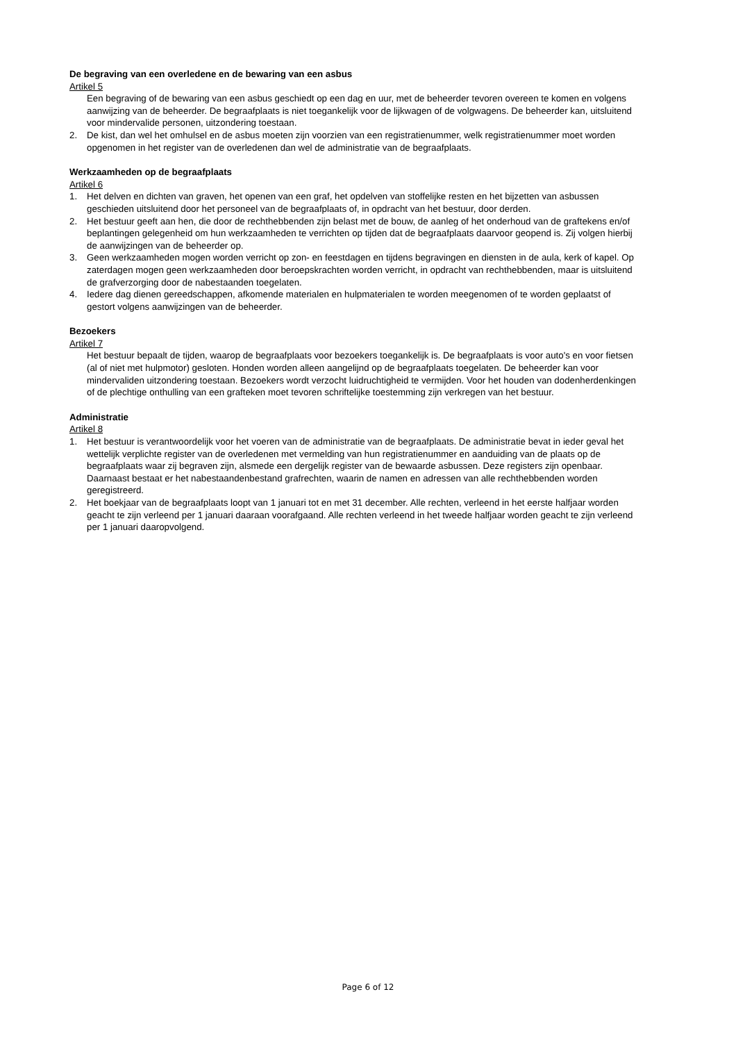De begraving van een overledene en de bewaring van een asbus
Artikel 5
Een begraving of de bewaring van een asbus geschiedt op een dag en uur, met de beheerder tevoren overeen te komen en volgens aanwijzing van de beheerder. De begraafplaats is niet toegankelijk voor de lijkwagen of de volgwagens. De beheerder kan, uitsluitend voor mindervalide personen, uitzondering toestaan.
2. De kist, dan wel het omhulsel en de asbus moeten zijn voorzien van een registratienummer, welk registratienummer moet worden opgenomen in het register van de overledenen dan wel de administratie van de begraafplaats.
Werkzaamheden op de begraafplaats
Artikel 6
1. Het delven en dichten van graven, het openen van een graf, het opdelven van stoffelijke resten en het bijzetten van asbussen geschieden uitsluitend door het personeel van de begraafplaats of, in opdracht van het bestuur, door derden.
2. Het bestuur geeft aan hen, die door de rechthebbenden zijn belast met de bouw, de aanleg of het onderhoud van de graftekens en/of beplantingen gelegenheid om hun werkzaamheden te verrichten op tijden dat de begraafplaats daarvoor geopend is. Zij volgen hierbij de aanwijzingen van de beheerder op.
3. Geen werkzaamheden mogen worden verricht op zon- en feestdagen en tijdens begravingen en diensten in de aula, kerk of kapel. Op zaterdagen mogen geen werkzaamheden door beroepskrachten worden verricht, in opdracht van rechthebbenden, maar is uitsluitend de grafverzorging door de nabestaanden toegelaten.
4. Iedere dag dienen gereedschappen, afkomende materialen en hulpmaterialen te worden meegenomen of te worden geplaatst of gestort volgens aanwijzingen van de beheerder.
Bezoekers
Artikel 7
Het bestuur bepaalt de tijden, waarop de begraafplaats voor bezoekers toegankelijk is. De begraafplaats is voor auto's en voor fietsen (al of niet met hulpmotor) gesloten. Honden worden alleen aangelijnd op de begraafplaats toegelaten. De beheerder kan voor mindervaliden uitzondering toestaan. Bezoekers wordt verzocht luidruchtigheid te vermijden. Voor het houden van dodenherdenkingen of de plechtige onthulling van een grafteken moet tevoren schriftelijke toestemming zijn verkregen van het bestuur.
Administratie
Artikel 8
1. Het bestuur is verantwoordelijk voor het voeren van de administratie van de begraafplaats. De administratie bevat in ieder geval het wettelijk verplichte register van de overledenen met vermelding van hun registratienummer en aanduiding van de plaats op de begraafplaats waar zij begraven zijn, alsmede een dergelijk register van de bewaarde asbussen. Deze registers zijn openbaar. Daarnaast bestaat er het nabestaandenbestand grafrechten, waarin de namen en adressen van alle rechthebbenden worden geregistreerd.
2. Het boekjaar van de begraafplaats loopt van 1 januari tot en met 31 december. Alle rechten, verleend in het eerste halfjaar worden geacht te zijn verleend per 1 januari daaraan voorafgaand. Alle rechten verleend in het tweede halfjaar worden geacht te zijn verleend per 1 januari daaropvolgend.
Page 6 of 12